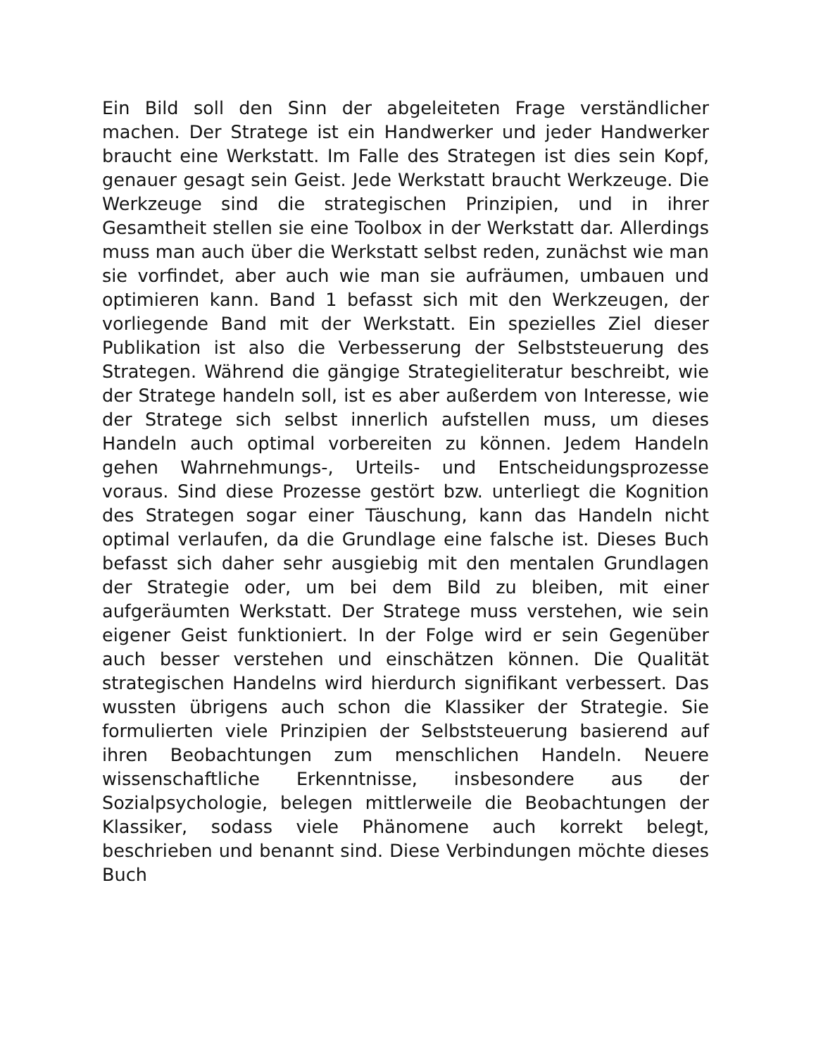Ein Bild soll den Sinn der abgeleiteten Frage verständlicher machen. Der Stratege ist ein Handwerker und jeder Handwerker braucht eine Werkstatt. Im Falle des Strategen ist dies sein Kopf, genauer gesagt sein Geist. Jede Werkstatt braucht Werkzeuge. Die Werkzeuge sind die strategischen Prinzipien, und in ihrer Gesamtheit stellen sie eine Toolbox in der Werkstatt dar. Allerdings muss man auch über die Werkstatt selbst reden, zunächst wie man sie vorfindet, aber auch wie man sie aufräumen, umbauen und optimieren kann. Band 1 befasst sich mit den Werkzeugen, der vorliegende Band mit der Werkstatt. Ein spezielles Ziel dieser Publikation ist also die Verbesserung der Selbststeuerung des Strategen. Während die gängige Strategieliteratur beschreibt, wie der Stratege handeln soll, ist es aber außerdem von Interesse, wie der Stratege sich selbst innerlich aufstellen muss, um dieses Handeln auch optimal vorbereiten zu können. Jedem Handeln gehen Wahrnehmungs-, Urteils- und Entscheidungsprozesse voraus. Sind diese Prozesse gestört bzw. unterliegt die Kognition des Strategen sogar einer Täuschung, kann das Handeln nicht optimal verlaufen, da die Grundlage eine falsche ist. Dieses Buch befasst sich daher sehr ausgiebig mit den mentalen Grundlagen der Strategie oder, um bei dem Bild zu bleiben, mit einer aufgeräumten Werkstatt. Der Stratege muss verstehen, wie sein eigener Geist funktioniert. In der Folge wird er sein Gegenüber auch besser verstehen und einschätzen können. Die Qualität strategischen Handelns wird hierdurch signifikant verbessert. Das wussten übrigens auch schon die Klassiker der Strategie. Sie formulierten viele Prinzipien der Selbststeuerung basierend auf ihren Beobachtungen zum menschlichen Handeln. Neuere wissenschaftliche Erkenntnisse, insbesondere aus der Sozialpsychologie, belegen mittlerweile die Beobachtungen der Klassiker, sodass viele Phänomene auch korrekt belegt, beschrieben und benannt sind. Diese Verbindungen möchte dieses Buch